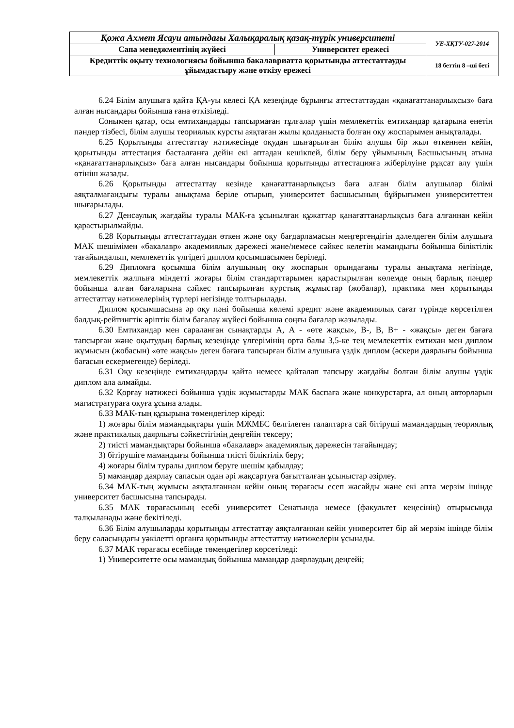| Қожа Ахмет Ясауи атындағы Халықаралық қазақ-түрік университеті | | УЕ-ХҚТУ-027-2014 |
| Сапа менеджментінің жүйесі | Университет ережесі | |
| Кредиттік оқыту технологиясы бойынша бакалавриатта қорытынды аттестаттауды ұйымдастыру және өткізу ережесі | | 18 беттің 8 –ші беті |
6.24 Білім алушыға қайта ҚА-уы келесі ҚА кезеңінде бұрынғы аттестаттаудан «қанағаттанарлықсыз» баға алған нысандары бойынша ғана өткізіледі.
Сонымен қатар, осы емтихандарды тапсырмаған тұлғалар үшін мемлекеттік емтихандар қатарына енетін пәндер тізбесі, білім алушы теориялық курсты аяқтаған жылы қолданыста болған оқу жоспарымен анықталады.
6.25 Қорытынды аттестаттау нәтижесінде оқудан шығарылған білім алушы бір жыл өткеннен кейін, қорытынды аттестация басталғанға дейін екі аптадан кешікпей, білім беру ұйымының Басшысының атына «қанағаттанарлықсыз» баға алған нысандары бойынша қорытынды аттестацияға жіберілуіне рұқсат алу үшін өтініш жазады.
6.26 Қорытынды аттестаттау кезінде қанағаттанарлықсыз баға алған білім алушылар білімі аяқталмағандығы туралы анықтама беріле отырып, университет басшысының бұйрығымен университеттен шығарылады.
6.27 Денсаулық жағдайы туралы МАК-ға ұсынылған құжаттар қанағаттанарлықсыз баға алғаннан кейін қарастырылмайды.
6.28 Қорытынды аттестаттаудан өткен және оқу бағдарламасын меңгергендігін дәлелдеген білім алушыға МАК шешімімен «бакалавр» академиялық дәрежесі және/немесе сәйкес келетін мамандығы бойынша біліктілік тағайындалып, мемлекеттік үлгідегі диплом қосымшасымен беріледі.
6.29 Дипломға қосымша білім алушының оқу жоспарын орындағаны туралы анықтама негізінде, мемлекеттік жалпыға міндетті жоғары білім стандарттарымен қарастырылған көлемде оның барлық пәндер бойынша алған бағаларына сәйкес тапсырылған курстық жұмыстар (жобалар), практика мен қорытынды аттестаттау нәтижелерінің түрлері негізінде толтырылады.
Диплом қосымшасына әр оқу пәні бойынша көлемі кредит және академиялық сағат түрінде көрсетілген балдық-рейтингтік әріптік білім бағалау жүйесі бойынша соңғы бағалар жазылады.
6.30 Емтихандар мен сараланған сынақтарды А, А - «өте жақсы», В-, В, В+ - «жақсы» деген бағаға тапсырған және оқытудың барлық кезеңінде үлгерімінің орта балы 3,5-ке тең мемлекеттік емтихан мен диплом жұмысын (жобасын) «өте жақсы» деген бағаға тапсырған білім алушыға үздік диплом (әскери даярлығы бойынша бағасын ескермегенде) беріледі.
6.31 Оқу кезеңінде емтихандарды қайта немесе қайталап тапсыру жағдайы болған білім алушы үздік диплом ала алмайды.
6.32 Қорғау нәтижесі бойынша үздік жұмыстарды МАК баспаға және конкурстарға, ал оның авторларын магистратураға оқуға ұсына алады.
6.33 МАК-тың құзырына төмендегілер кіреді:
1) жоғары білім мамандықтары үшін МЖМБС белгілеген талаптарға сай бітіруші мамандардың теориялық және практикалық даярлығы сәйкестігінің деңгейін тексеру;
2) тиісті мамандықтары бойынша «бакалавр» академиялық дәрежесін тағайындау;
3) бітірушіге мамандығы бойынша тиісті біліктілік беру;
4) жоғары білім туралы диплом беруге шешім қабылдау;
5) мамандар даярлау сапасын одан әрі жақсартуға бағытталған ұсыныстар әзірлеу.
6.34 МАК-тың жұмысы аяқталғаннан кейін оның төрағасы есеп жасайды және екі апта мерзім ішінде университет басшысына тапсырады.
6.35 МАК төрағасының есебі университет Сенатында немесе (факультет кеңесінің) отырысында талқыланады және бекітіледі.
6.36 Білім алушыларды қорытынды аттестаттау аяқталғаннан кейін университет бір ай мерзім ішінде білім беру саласындағы уәкілетті органға қорытынды аттестаттау нәтижелерін ұсынады.
6.37 МАК төрағасы есебінде төмендегілер көрсетіледі:
1) Университетте осы мамандық бойынша мамандар даярлаудың деңгейі;